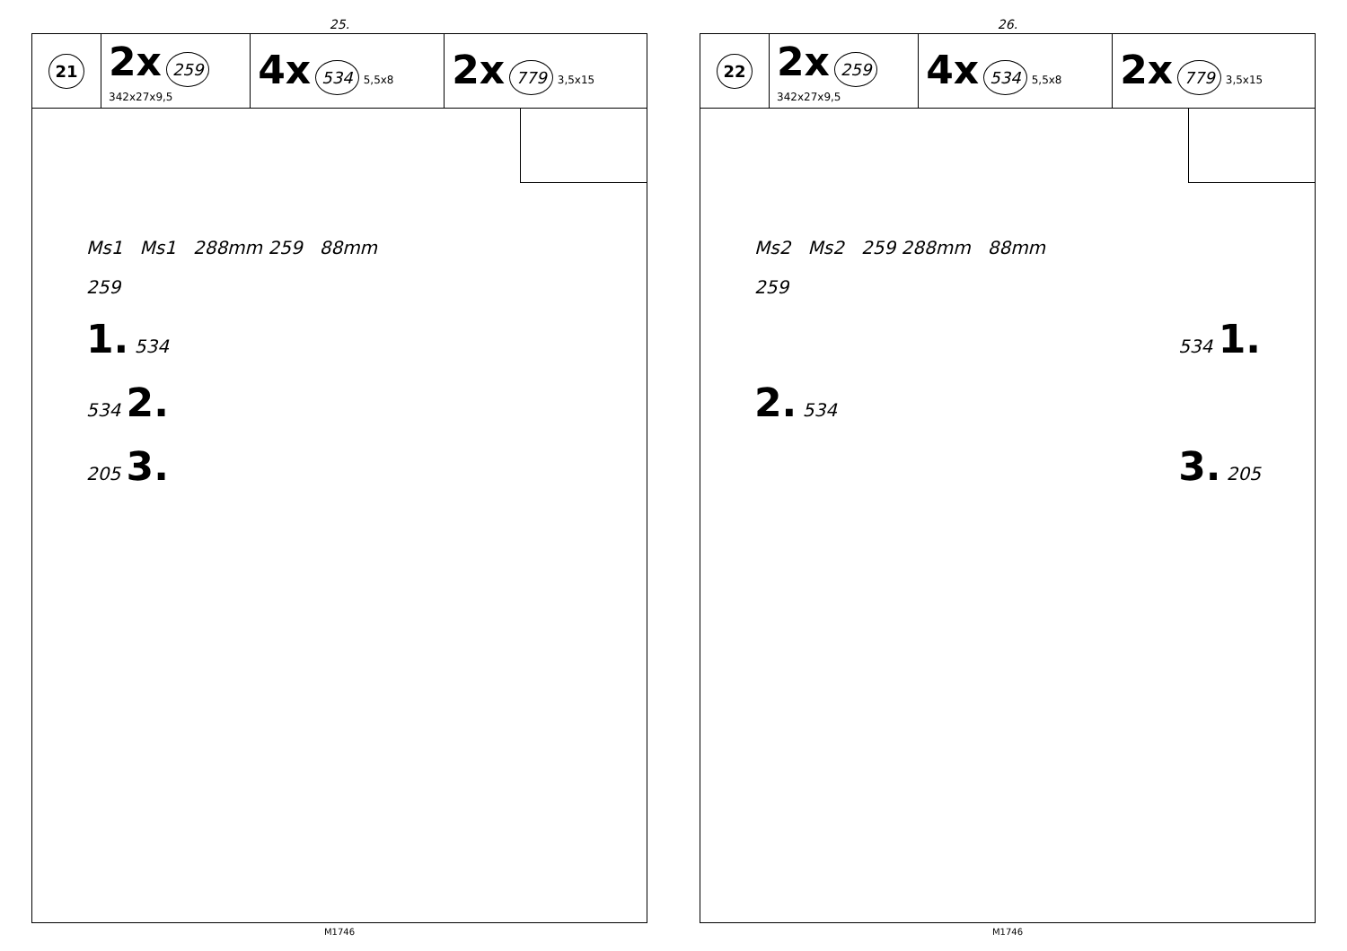25.
| 21 | 2x 259 342x27x9,5 | 4x 534 5,5x8 | 2x 779 3,5x15 |
Ms1 Ms1 288mm 259 88mm
259
1. 534
534 2.
205 3.
M1746
26.
| 22 | 2x 259 342x27x9,5 | 4x 534 5,5x8 | 2x 779 3,5x15 |
Ms2 Ms2 259 288mm 88mm
259
534 1.
2. 534
3. 205
M1746